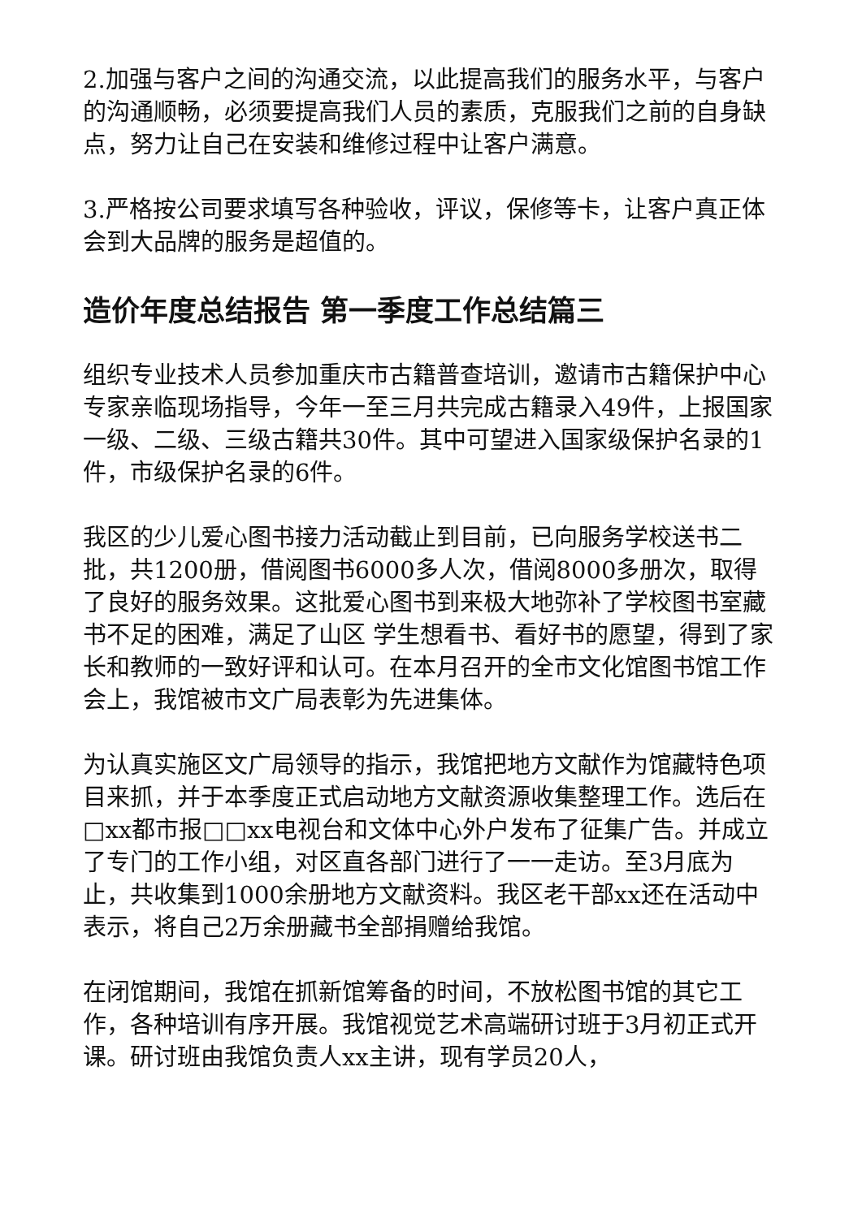2.加强与客户之间的沟通交流，以此提高我们的服务水平，与客户的沟通顺畅，必须要提高我们人员的素质，克服我们之前的自身缺点，努力让自己在安装和维修过程中让客户满意。
3.严格按公司要求填写各种验收，评议，保修等卡，让客户真正体会到大品牌的服务是超值的。
造价年度总结报告 第一季度工作总结篇三
组织专业技术人员参加重庆市古籍普查培训，邀请市古籍保护中心专家亲临现场指导，今年一至三月共完成古籍录入49件，上报国家一级、二级、三级古籍共30件。其中可望进入国家级保护名录的1件，市级保护名录的6件。
我区的少儿爱心图书接力活动截止到目前，已向服务学校送书二批，共1200册，借阅图书6000多人次，借阅8000多册次，取得了良好的服务效果。这批爱心图书到来极大地弥补了学校图书室藏书不足的困难，满足了山区 学生想看书、看好书的愿望，得到了家长和教师的一致好评和认可。在本月召开的全市文化馆图书馆工作会上，我馆被市文广局表彰为先进集体。
为认真实施区文广局领导的指示，我馆把地方文献作为馆藏特色项目来抓，并于本季度正式启动地方文献资源收集整理工作。选后在□xx都市报□□xx电视台和文体中心外户发布了征集广告。并成立了专门的工作小组，对区直各部门进行了一一走访。至3月底为止，共收集到1000余册地方文献资料。我区老干部xx还在活动中表示，将自己2万余册藏书全部捐赠给我馆。
在闭馆期间，我馆在抓新馆筹备的时间，不放松图书馆的其它工作，各种培训有序开展。我馆视觉艺术高端研讨班于3月初正式开课。研讨班由我馆负责人xx主讲，现有学员20人，